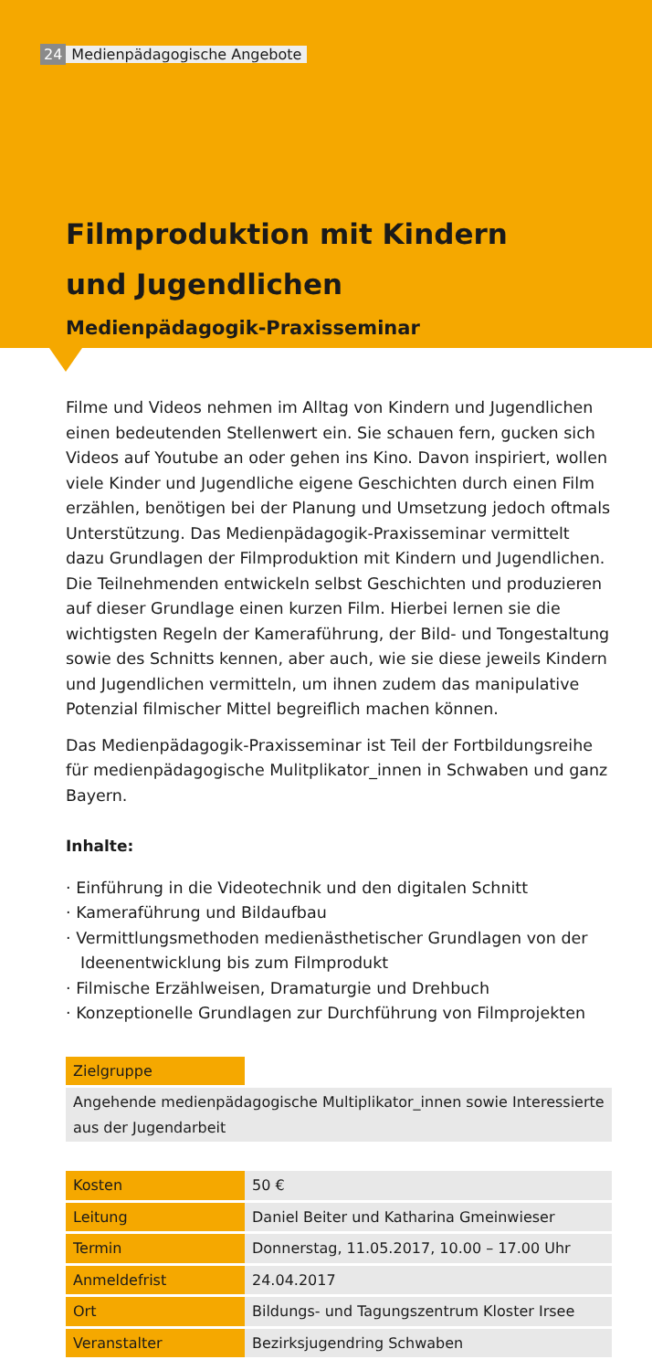24 Medienpädagogische Angebote
Filmproduktion mit Kindern
und Jugendlichen
Medienpädagogik-Praxisseminar
Filme und Videos nehmen im Alltag von Kindern und Jugendlichen einen bedeutenden Stellenwert ein. Sie schauen fern, gucken sich Videos auf Youtube an oder gehen ins Kino. Davon inspiriert, wollen viele Kinder und Jugendliche eigene Geschichten durch einen Film erzählen, benötigen bei der Planung und Umsetzung jedoch oftmals Unterstützung. Das Medienpädagogik-Praxisseminar vermittelt dazu Grundlagen der Filmproduktion mit Kindern und Jugendlichen. Die Teilnehmenden entwickeln selbst Geschichten und produzieren auf dieser Grundlage einen kurzen Film. Hierbei lernen sie die wichtigsten Regeln der Kameraführung, der Bild- und Tongestaltung sowie des Schnitts kennen, aber auch, wie sie diese jeweils Kindern und Jugendlichen vermitteln, um ihnen zudem das manipulative Potenzial filmischer Mittel begreiflich machen können.
Das Medienpädagogik-Praxisseminar ist Teil der Fortbildungsreihe für medienpädagogische Mulitplikator_innen in Schwaben und ganz Bayern.
Inhalte:
· Einführung in die Videotechnik und den digitalen Schnitt
· Kameraführung und Bildaufbau
· Vermittlungsmethoden medienästhetischer Grundlagen von der Ideenentwicklung bis zum Filmprodukt
· Filmische Erzählweisen, Dramaturgie und Drehbuch
· Konzeptionelle Grundlagen zur Durchführung von Filmprojekten
| Zielgruppe | |
| Angehende medienpädagogische Multiplikator_innen sowie Interessierte aus der Jugendarbeit | |
| Kosten | 50 € |
| Leitung | Daniel Beiter und Katharina Gmeinwieser |
| Termin | Donnerstag, 11.05.2017, 10.00 – 17.00 Uhr |
| Anmeldefrist | 24.04.2017 |
| Ort | Bildungs- und Tagungszentrum Kloster Irsee |
| Veranstalter | Bezirksjugendring Schwaben |